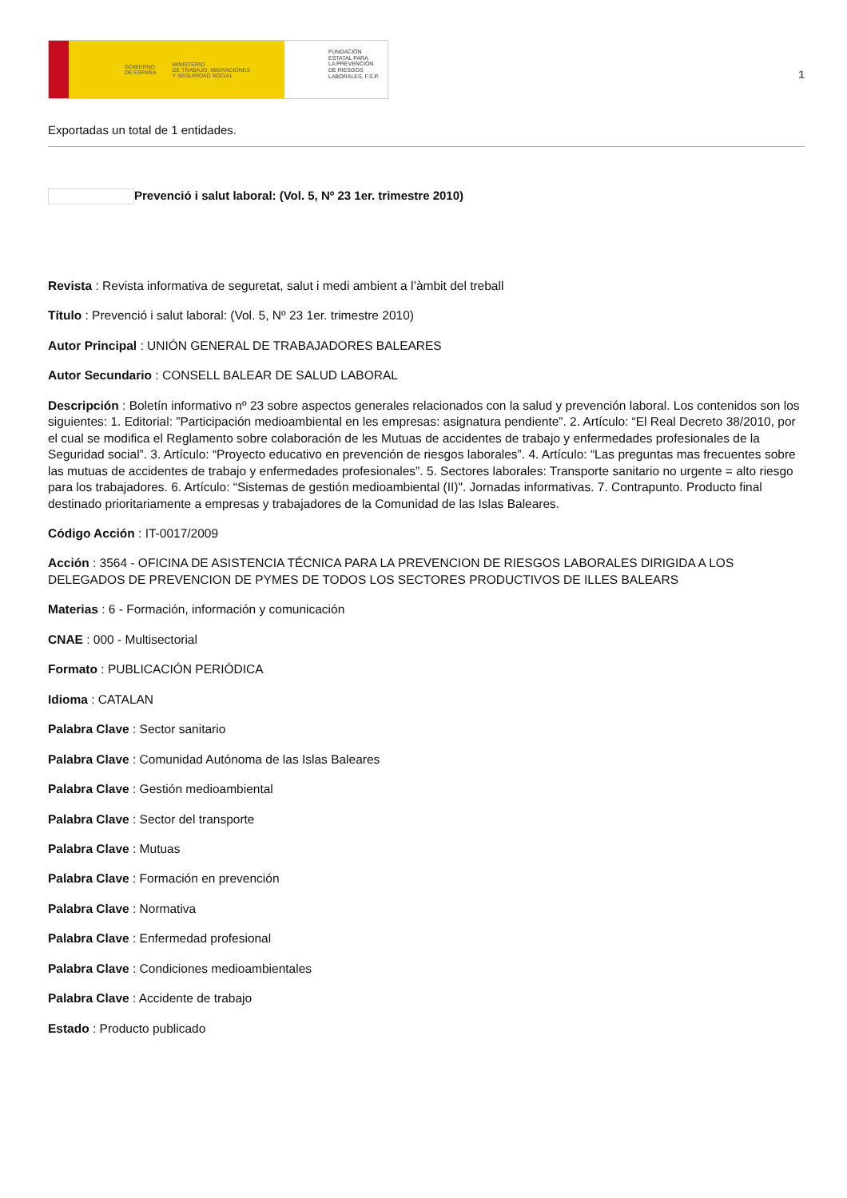GOBIERNO
DE ESPAÑA MINISTERIO
DE TRABAJO, MIGRACIONES
Y SEGURIDAD SOCIAL
FUNDACIÓN
ESTATAL PARA
LA PREVENCIÓN
DE RIESGOS
LABORALES, F.S.P.
1
Exportadas un total de 1 entidades.
Prevenció i salut laboral: (Vol. 5, Nº 23 1er. trimestre 2010)
Revista : Revista informativa de seguretat, salut i medi ambient a l’àmbit del treball
Título : Prevenció i salut laboral: (Vol. 5, Nº 23 1er. trimestre 2010)
Autor Principal : UNIÓN GENERAL DE TRABAJADORES BALEARES
Autor Secundario : CONSELL BALEAR DE SALUD LABORAL
Descripción : Boletín informativo nº 23 sobre aspectos generales relacionados con la salud y prevención laboral. Los contenidos son los siguientes: 1. Editorial: ”Participación medioambiental en les empresas: asignatura pendiente”. 2. Artículo: “El Real Decreto 38/2010, por el cual se modifica el Reglamento sobre colaboración de les Mutuas de accidentes de trabajo y enfermedades profesionales de la Seguridad social”. 3. Artículo: “Proyecto educativo en prevención de riesgos laborales”. 4. Artículo: “Las preguntas mas frecuentes sobre las mutuas de accidentes de trabajo y enfermedades profesionales”. 5. Sectores laborales: Transporte sanitario no urgente = alto riesgo para los trabajadores. 6. Artículo: “Sistemas de gestión medioambiental (II)". Jornadas informativas. 7. Contrapunto. Producto final destinado prioritariamente a empresas y trabajadores de la Comunidad de las Islas Baleares.
Código Acción : IT-0017/2009
Acción : 3564 - OFICINA DE ASISTENCIA TÉCNICA PARA LA PREVENCION DE RIESGOS LABORALES DIRIGIDA A LOS DELEGADOS DE PREVENCION DE PYMES DE TODOS LOS SECTORES PRODUCTIVOS DE ILLES BALEARS
Materias : 6 - Formación, información y comunicación
CNAE : 000 - Multisectorial
Formato : PUBLICACIÓN PERIÓDICA
Idioma : CATALAN
Palabra Clave : Sector sanitario
Palabra Clave : Comunidad Autónoma de las Islas Baleares
Palabra Clave : Gestión medioambiental
Palabra Clave : Sector del transporte
Palabra Clave : Mutuas
Palabra Clave : Formación en prevención
Palabra Clave : Normativa
Palabra Clave : Enfermedad profesional
Palabra Clave : Condiciones medioambientales
Palabra Clave : Accidente de trabajo
Estado : Producto publicado